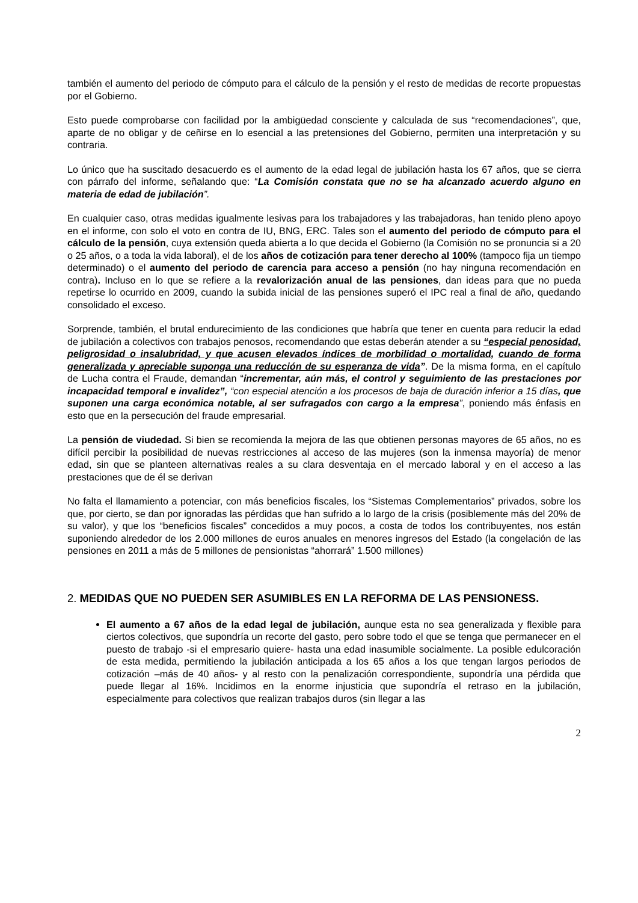también el aumento del periodo de cómputo para el cálculo de la pensión y el resto de medidas de recorte propuestas por el Gobierno.
Esto puede comprobarse con facilidad por la ambigüedad consciente y calculada de sus “recomendaciones”, que, aparte de no obligar y de ceñirse en lo esencial a las pretensiones del Gobierno, permiten una interpretación y su contraria.
Lo único que ha suscitado desacuerdo es el aumento de la edad legal de jubilación hasta los 67 años, que se cierra con párrafo del informe, señalando que: “La Comisión constata que no se ha alcanzado acuerdo alguno en materia de edad de jubilación”.
En cualquier caso, otras medidas igualmente lesivas para los trabajadores y las trabajadoras, han tenido pleno apoyo en el informe, con solo el voto en contra de IU, BNG, ERC. Tales son el aumento del periodo de cómputo para el cálculo de la pensión, cuya extensión queda abierta a lo que decida el Gobierno (la Comisión no se pronuncia si a 20 o 25 años, o a toda la vida laboral), el de los años de cotización para tener derecho al 100% (tampoco fija un tiempo determinado) o el aumento del periodo de carencia para acceso a pensión (no hay ninguna recomendación en contra). Incluso en lo que se refiere a la revalorización anual de las pensiones, dan ideas para que no pueda repetirse lo ocurrido en 2009, cuando la subida inicial de las pensiones superó el IPC real a final de año, quedando consolidado el exceso.
Sorprende, también, el brutal endurecimiento de las condiciones que habría que tener en cuenta para reducir la edad de jubilación a colectivos con trabajos penosos, recomendando que estas deberán atender a su “especial penosidad, peligrosidad o insalubridad, y que acusen elevados índices de morbilidad o mortalidad, cuando de forma generalizada y apreciable suponga una reducción de su esperanza de vida”. De la misma forma, en el capítulo de Lucha contra el Fraude, demandan “incrementar, aún más, el control y seguimiento de las prestaciones por incapacidad temporal e invalidez”, “con especial atención a los procesos de baja de duración inferior a 15 días, que suponen una carga económica notable, al ser sufragados con cargo a la empresa”, poniendo más énfasis en esto que en la persecución del fraude empresarial.
La pensión de viudedad. Si bien se recomienda la mejora de las que obtienen personas mayores de 65 años, no es difícil percibir la posibilidad de nuevas restricciones al acceso de las mujeres (son la inmensa mayoría) de menor edad, sin que se planteen alternativas reales a su clara desventaja en el mercado laboral y en el acceso a las prestaciones que de él se derivan
No falta el llamamiento a potenciar, con más beneficios fiscales, los “Sistemas Complementarios” privados, sobre los que, por cierto, se dan por ignoradas las pérdidas que han sufrido a lo largo de la crisis (posiblemente más del 20% de su valor), y que los “beneficios fiscales” concedidos a muy pocos, a costa de todos los contribuyentes, nos están suponiendo alrededor de los 2.000 millones de euros anuales en menores ingresos del Estado (la congelación de las pensiones en 2011 a más de 5 millones de pensionistas “ahorrará” 1.500 millones)
2. MEDIDAS QUE NO PUEDEN SER ASUMIBLES EN LA REFORMA DE LAS PENSIONESS.
El aumento a 67 años de la edad legal de jubilación, aunque esta no sea generalizada y flexible para ciertos colectivos, que supondría un recorte del gasto, pero sobre todo el que se tenga que permanecer en el puesto de trabajo -si el empresario quiere- hasta una edad inasumible socialmente. La posible edulcoración de esta medida, permitiendo la jubilación anticipada a los 65 años a los que tengan largos periodos de cotización –más de 40 años- y al resto con la penalización correspondiente, supondría una pérdida que puede llegar al 16%. Incidimos en la enorme injusticia que supondría el retraso en la jubilación, especialmente para colectivos que realizan trabajos duros (sin llegar a las
2